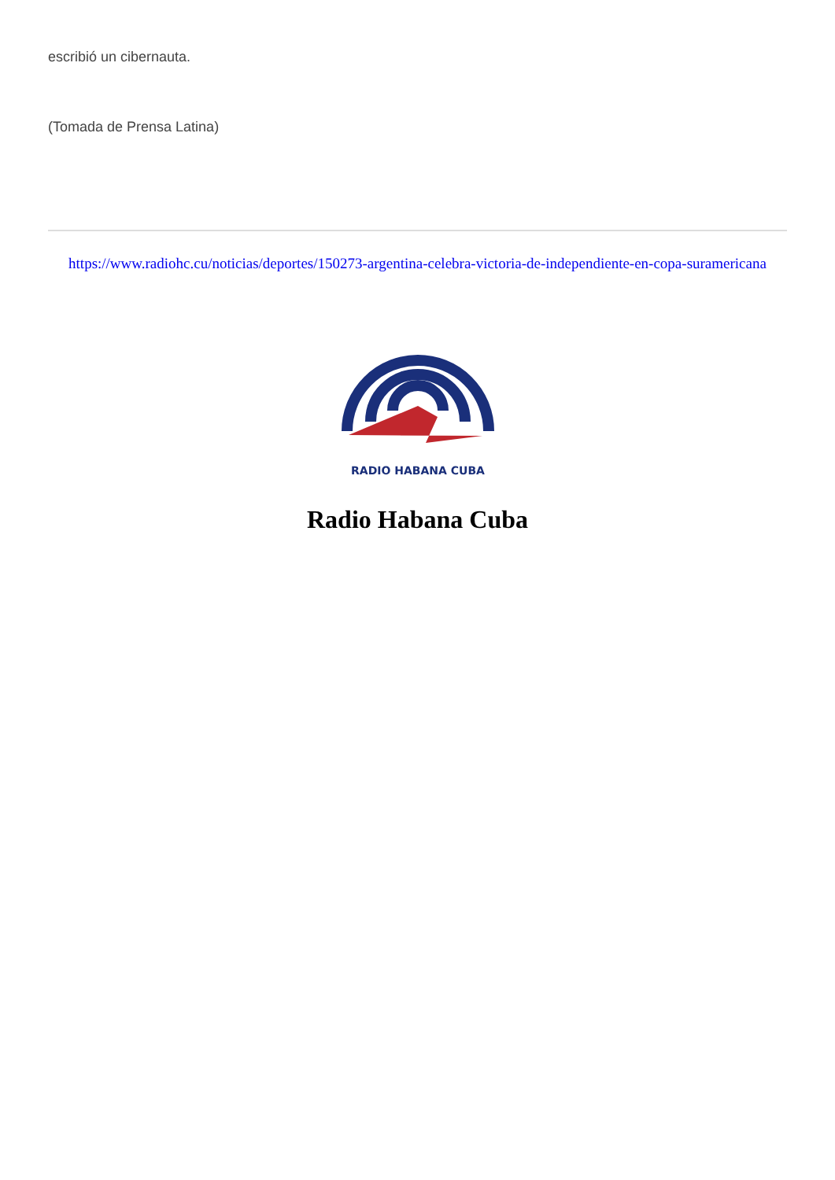escribió un cibernauta.
(Tomada de Prensa Latina)
https://www.radiohc.cu/noticias/deportes/150273-argentina-celebra-victoria-de-independiente-en-copa-suramericana
RADIO HABANA CUBA
Radio Habana Cuba